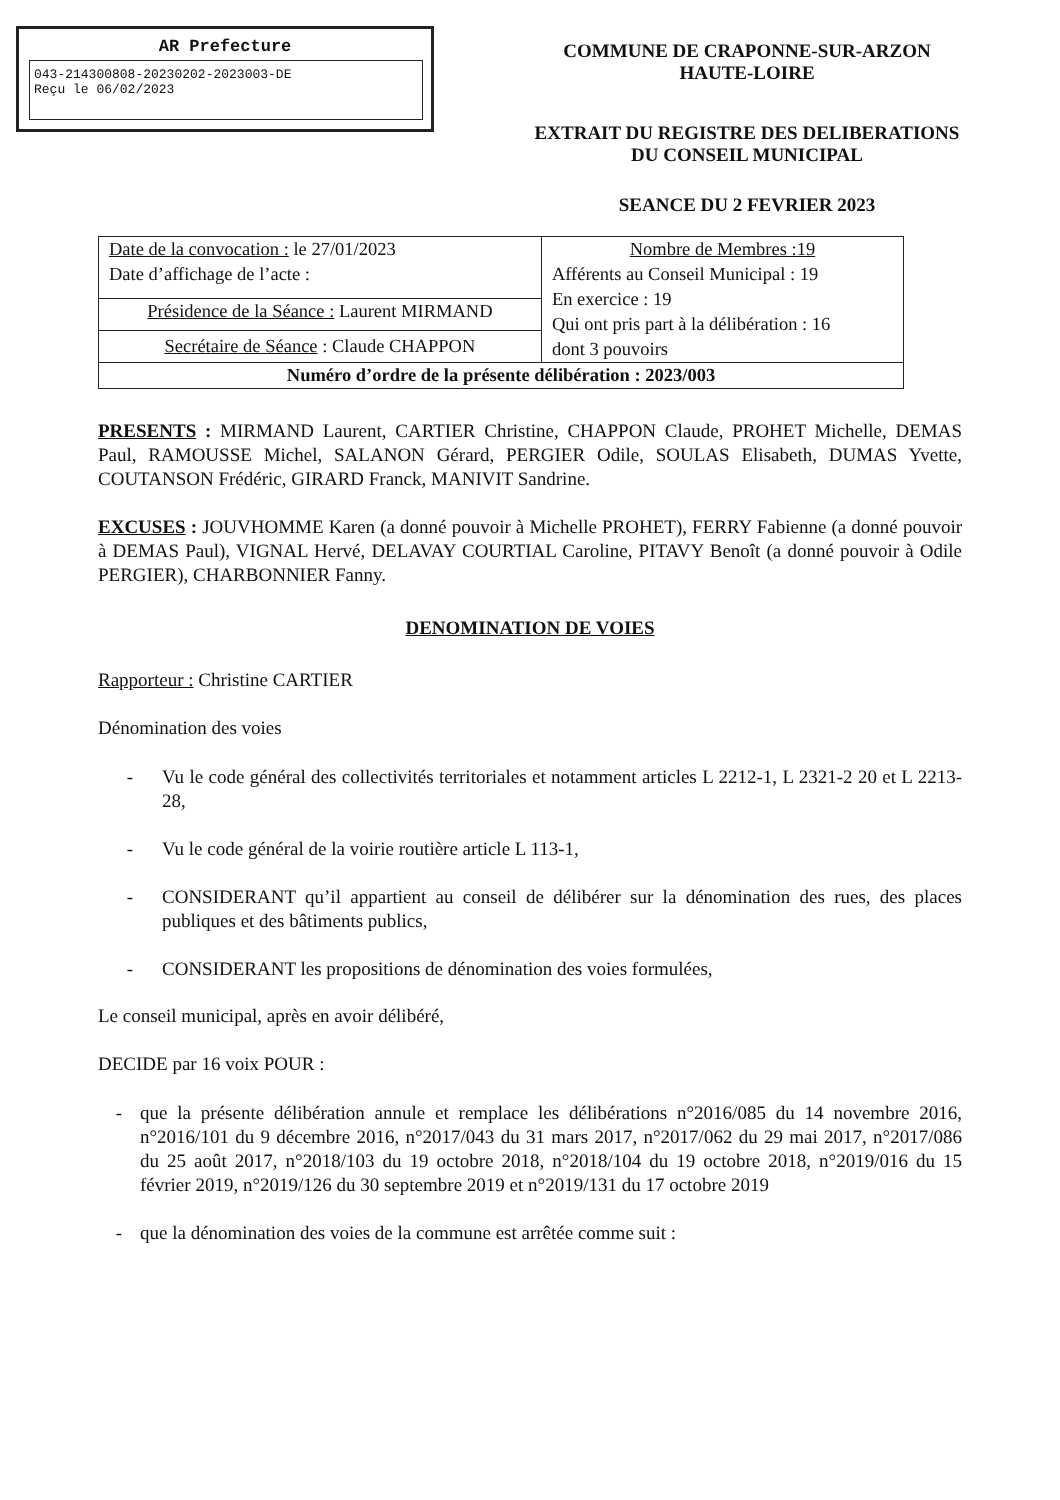AR Prefecture
043-214300808-20230202-2023003-DE
Reçu le 06/02/2023
COMMUNE DE CRAPONNE-SUR-ARZON
HAUTE-LOIRE
EXTRAIT DU REGISTRE DES DELIBERATIONS
DU CONSEIL MUNICIPAL
SEANCE DU 2 FEVRIER 2023
| Date de la convocation : le 27/01/2023 Date d’affichage de l’acte : | Nombre de Membres :19 Afférents au Conseil Municipal : 19 En exercice : 19 Qui ont pris part à la délibération : 16 dont 3 pouvoirs |
| Présidence de la Séance : Laurent MIRMAND | |
| Secrétaire de Séance : Claude CHAPPON | |
| Numéro d’ordre de la présente délibération : 2023/003 | |
PRESENTS : MIRMAND Laurent, CARTIER Christine, CHAPPON Claude, PROHET Michelle, DEMAS Paul, RAMOUSSE Michel, SALANON Gérard, PERGIER Odile, SOULAS Elisabeth, DUMAS Yvette, COUTANSON Frédéric, GIRARD Franck, MANIVIT Sandrine.
EXCUSES : JOUVHOMME Karen (a donné pouvoir à Michelle PROHET), FERRY Fabienne (a donné pouvoir à DEMAS Paul), VIGNAL Hervé, DELAVAY COURTIAL Caroline, PITAVY Benoît (a donné pouvoir à Odile PERGIER), CHARBONNIER Fanny.
DENOMINATION DE VOIES
Rapporteur : Christine CARTIER
Dénomination des voies
- Vu le code général des collectivités territoriales et notamment articles L 2212-1, L 2321-2 20 et L 2213-28,
- Vu le code général de la voirie routière article L 113-1,
- CONSIDERANT qu’il appartient au conseil de délibérer sur la dénomination des rues, des places publiques et des bâtiments publics,
- CONSIDERANT les propositions de dénomination des voies formulées,
Le conseil municipal, après en avoir délibéré,
DECIDE par 16 voix POUR :
- que la présente délibération annule et remplace les délibérations n°2016/085 du 14 novembre 2016, n°2016/101 du 9 décembre 2016, n°2017/043 du 31 mars 2017, n°2017/062 du 29 mai 2017, n°2017/086 du 25 août 2017, n°2018/103 du 19 octobre 2018, n°2018/104 du 19 octobre 2018, n°2019/016 du 15 février 2019, n°2019/126 du 30 septembre 2019 et n°2019/131 du 17 octobre 2019
- que la dénomination des voies de la commune est arrêtée comme suit :